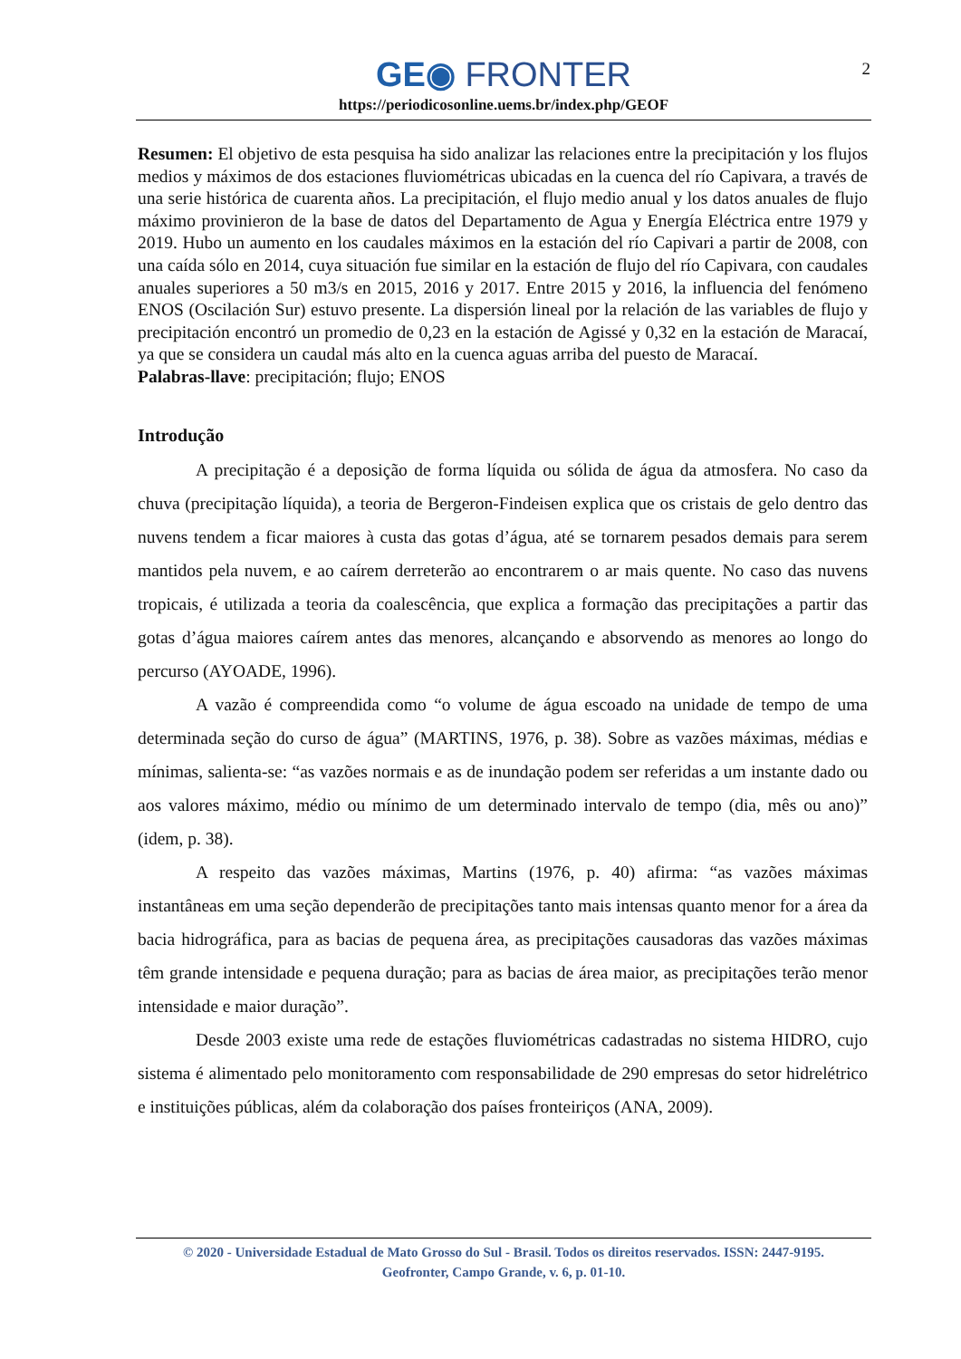2
GE◉ FRONTER
https://periodicosonline.uems.br/index.php/GEOF
Resumen: El objetivo de esta pesquisa ha sido analizar las relaciones entre la precipitación y los flujos medios y máximos de dos estaciones fluviométricas ubicadas en la cuenca del río Capivara, a través de una serie histórica de cuarenta años. La precipitación, el flujo medio anual y los datos anuales de flujo máximo provinieron de la base de datos del Departamento de Agua y Energía Eléctrica entre 1979 y 2019. Hubo un aumento en los caudales máximos en la estación del río Capivari a partir de 2008, con una caída sólo en 2014, cuya situación fue similar en la estación de flujo del río Capivara, con caudales anuales superiores a 50 m3/s en 2015, 2016 y 2017. Entre 2015 y 2016, la influencia del fenómeno ENOS (Oscilación Sur) estuvo presente. La dispersión lineal por la relación de las variables de flujo y precipitación encontró un promedio de 0,23 en la estación de Agissé y 0,32 en la estación de Maracaí, ya que se considera un caudal más alto en la cuenca aguas arriba del puesto de Maracaí.
Palabras-llave: precipitación; flujo; ENOS
Introdução
A precipitação é a deposição de forma líquida ou sólida de água da atmosfera. No caso da chuva (precipitação líquida), a teoria de Bergeron-Findeisen explica que os cristais de gelo dentro das nuvens tendem a ficar maiores à custa das gotas d’água, até se tornarem pesados demais para serem mantidos pela nuvem, e ao caírem derreterão ao encontrarem o ar mais quente. No caso das nuvens tropicais, é utilizada a teoria da coalescência, que explica a formação das precipitações a partir das gotas d’água maiores caírem antes das menores, alcançando e absorvendo as menores ao longo do percurso (AYOADE, 1996).
A vazão é compreendida como “o volume de água escoado na unidade de tempo de uma determinada seção do curso de água” (MARTINS, 1976, p. 38). Sobre as vazões máximas, médias e mínimas, salienta-se: “as vazões normais e as de inundação podem ser referidas a um instante dado ou aos valores máximo, médio ou mínimo de um determinado intervalo de tempo (dia, mês ou ano)” (idem, p. 38).
A respeito das vazões máximas, Martins (1976, p. 40) afirma: “as vazões máximas instantâneas em uma seção dependerão de precipitações tanto mais intensas quanto menor for a área da bacia hidrográfica, para as bacias de pequena área, as precipitações causadoras das vazões máximas têm grande intensidade e pequena duração; para as bacias de área maior, as precipitações terão menor intensidade e maior duração”.
Desde 2003 existe uma rede de estações fluviométricas cadastradas no sistema HIDRO, cujo sistema é alimentado pelo monitoramento com responsabilidade de 290 empresas do setor hidrelétrico e instituições públicas, além da colaboração dos países fronteiriços (ANA, 2009).
© 2020 - Universidade Estadual de Mato Grosso do Sul - Brasil. Todos os direitos reservados. ISSN: 2447-9195.
Geofronter, Campo Grande, v. 6, p. 01-10.